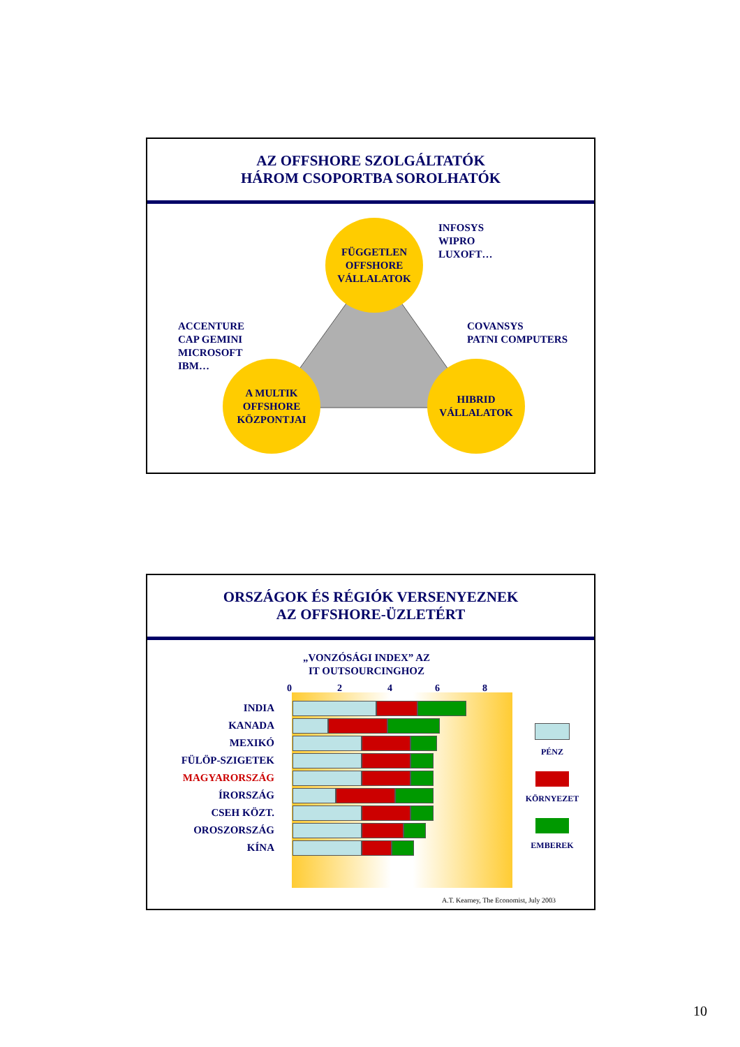AZ OFFSHORE SZOLGÁLTATÓK
HÁROM CSOPORTBA SOROLHATÓK
FÜGGETLEN
OFFSHORE
VÁLLALATOK
INFOSYS
WIPRO
LUXOFT…
ACCENTURE
CAP GEMINI
MICROSOFT
IBM…
COVANSYS
PATNI COMPUTERS
A MULTIK
OFFSHORE
KÖZPONTJAI
HIBRID
VÁLLALATOK
ORSZÁGOK ÉS RÉGIÓK VERSENYEZNEK
AZ OFFSHORE-ÜZLETÉRT
„VONZÓSÁGI INDEX” AZ
IT OUTSOURCINGHOZ
02468
INDIA
KANADA
MEXIKÓ
FÜLÖP-SZIGETEK
MAGYARORSZÁG
ÍRORSZÁG
CSEH KÖZT.
OROSZORSZÁG
KÍNA
PÉNZ
KÖRNYEZET
EMBEREK
A.T. Kearney, The Economist, July 2003
10